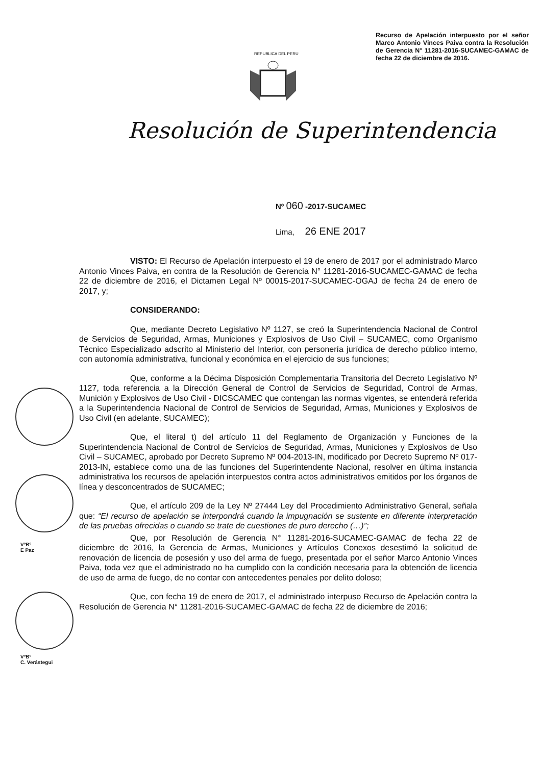Recurso de Apelación interpuesto por el señor Marco Antonio Vinces Paiva contra la Resolución de Gerencia N° 11281-2016-SUCAMEC-GAMAC de fecha 22 de diciembre de 2016.
REPUBLICA DEL PERU
Resolución de Superintendencia
Nº 060 -2017-SUCAMEC
Lima, 26 ENE 2017
VºBº
E Paz
VºBº
C. Verástegui
VISTO: El Recurso de Apelación interpuesto el 19 de enero de 2017 por el administrado Marco Antonio Vinces Paiva, en contra de la Resolución de Gerencia N° 11281-2016-SUCAMEC-GAMAC de fecha 22 de diciembre de 2016, el Dictamen Legal Nº 00015-2017-SUCAMEC-OGAJ de fecha 24 de enero de 2017, y;
CONSIDERANDO:
Que, mediante Decreto Legislativo Nº 1127, se creó la Superintendencia Nacional de Control de Servicios de Seguridad, Armas, Municiones y Explosivos de Uso Civil – SUCAMEC, como Organismo Técnico Especializado adscrito al Ministerio del Interior, con personería jurídica de derecho público interno, con autonomía administrativa, funcional y económica en el ejercicio de sus funciones;
Que, conforme a la Décima Disposición Complementaria Transitoria del Decreto Legislativo Nº 1127, toda referencia a la Dirección General de Control de Servicios de Seguridad, Control de Armas, Munición y Explosivos de Uso Civil - DICSCAMEC que contengan las normas vigentes, se entenderá referida a la Superintendencia Nacional de Control de Servicios de Seguridad, Armas, Municiones y Explosivos de Uso Civil (en adelante, SUCAMEC);
Que, el literal t) del artículo 11 del Reglamento de Organización y Funciones de la Superintendencia Nacional de Control de Servicios de Seguridad, Armas, Municiones y Explosivos de Uso Civil – SUCAMEC, aprobado por Decreto Supremo Nº 004-2013-IN, modificado por Decreto Supremo Nº 017-2013-IN, establece como una de las funciones del Superintendente Nacional, resolver en última instancia administrativa los recursos de apelación interpuestos contra actos administrativos emitidos por los órganos de línea y desconcentrados de SUCAMEC;
Que, el artículo 209 de la Ley Nº 27444 Ley del Procedimiento Administrativo General, señala que: “El recurso de apelación se interpondrá cuando la impugnación se sustente en diferente interpretación de las pruebas ofrecidas o cuando se trate de cuestiones de puro derecho (…)”;
Que, por Resolución de Gerencia N° 11281-2016-SUCAMEC-GAMAC de fecha 22 de diciembre de 2016, la Gerencia de Armas, Municiones y Artículos Conexos desestimó la solicitud de renovación de licencia de posesión y uso del arma de fuego, presentada por el señor Marco Antonio Vinces Paiva, toda vez que el administrado no ha cumplido con la condición necesaria para la obtención de licencia de uso de arma de fuego, de no contar con antecedentes penales por delito doloso;
Que, con fecha 19 de enero de 2017, el administrado interpuso Recurso de Apelación contra la Resolución de Gerencia N° 11281-2016-SUCAMEC-GAMAC de fecha 22 de diciembre de 2016;